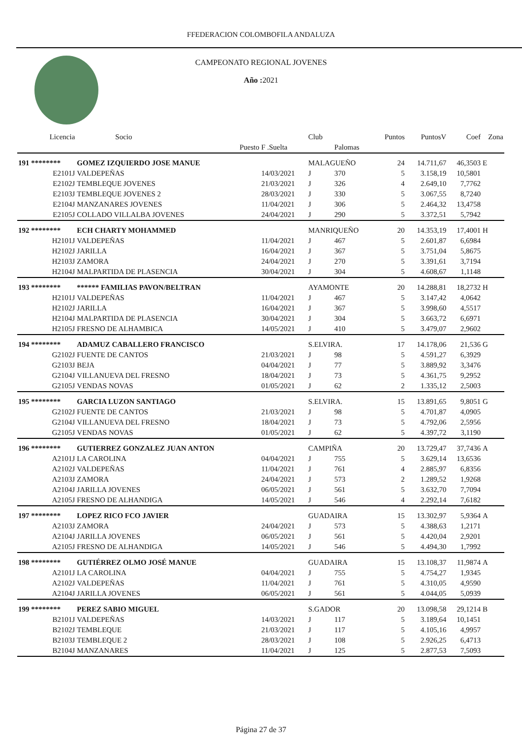FFEDERACION COLOMBOFILA ANDALUZA
CAMPEONATO REGIONAL JOVENES
Año : 2021
| Licencia | Socio | | Club | | Puntos | PuntosV | Coef | Zona |
| --- | --- | --- | --- | --- | --- | --- | --- | --- |
| | Puesto | F .Suelta | | Palomas | | | | |
| 191 ******** | GOMEZ IZQUIERDO JOSE MANUE | | MALAGUEÑO | | 24 | 14.711,67 | 46,3503 | E |
| E2101J | VALDEPEÑAS | 14/03/2021 | J | 370 | 5 | 3.158,19 | 10,5801 | |
| E2102J | TEMBLEQUE JOVENES | 21/03/2021 | J | 326 | 4 | 2.649,10 | 7,7762 | |
| E2103J | TEMBLEQUE JOVENES 2 | 28/03/2021 | J | 330 | 5 | 3.067,55 | 8,7240 | |
| E2104J | MANZANARES JOVENES | 11/04/2021 | J | 306 | 5 | 2.464,32 | 13,4758 | |
| E2105J | COLLADO VILLALBA JOVENES | 24/04/2021 | J | 290 | 5 | 3.372,51 | 5,7942 | |
| 192 ******** | ECH CHARTY MOHAMMED | | MANRIQUEÑO | | 20 | 14.353,19 | 17,4001 | H |
| H2101J | VALDEPEÑAS | 11/04/2021 | J | 467 | 5 | 2.601,87 | 6,6984 | |
| H2102J | JARILLA | 16/04/2021 | J | 367 | 5 | 3.751,04 | 5,8675 | |
| H2103J | ZAMORA | 24/04/2021 | J | 270 | 5 | 3.391,61 | 3,7194 | |
| H2104J | MALPARTIDA DE PLASENCIA | 30/04/2021 | J | 304 | 5 | 4.608,67 | 1,1148 | |
| 193 ******** | ****** FAMILIAS PAVON/BELTRAN | | AYAMONTE | | 20 | 14.288,81 | 18,2732 | H |
| H2101J | VALDEPEÑAS | 11/04/2021 | J | 467 | 5 | 3.147,42 | 4,0642 | |
| H2102J | JARILLA | 16/04/2021 | J | 367 | 5 | 3.998,60 | 4,5517 | |
| H2104J | MALPARTIDA DE PLASENCIA | 30/04/2021 | J | 304 | 5 | 3.663,72 | 6,6971 | |
| H2105J | FRESNO DE ALHAMBICA | 14/05/2021 | J | 410 | 5 | 3.479,07 | 2,9602 | |
| 194 ******** | ADAMUZ CABALLERO FRANCISCO | | S.ELVIRA. | | 17 | 14.178,06 | 21,536 | G |
| G2102J | FUENTE DE CANTOS | 21/03/2021 | J | 98 | 5 | 4.591,27 | 6,3929 | |
| G2103J | BEJA | 04/04/2021 | J | 77 | 5 | 3.889,92 | 3,3476 | |
| G2104J | VILLANUEVA DEL FRESNO | 18/04/2021 | J | 73 | 5 | 4.361,75 | 9,2952 | |
| G2105J | VENDAS NOVAS | 01/05/2021 | J | 62 | 2 | 1.335,12 | 2,5003 | |
| 195 ******** | GARCIA LUZON SANTIAGO | | S.ELVIRA. | | 15 | 13.891,65 | 9,8051 | G |
| G2102J | FUENTE DE CANTOS | 21/03/2021 | J | 98 | 5 | 4.701,87 | 4,0905 | |
| G2104J | VILLANUEVA DEL FRESNO | 18/04/2021 | J | 73 | 5 | 4.792,06 | 2,5956 | |
| G2105J | VENDAS NOVAS | 01/05/2021 | J | 62 | 5 | 4.397,72 | 3,1190 | |
| 196 ******** | GUTIERREZ GONZALEZ JUAN ANTON | | CAMPIÑA | | 20 | 13.729,47 | 37,7436 | A |
| A2101J | LA CAROLINA | 04/04/2021 | J | 755 | 5 | 3.629,14 | 13,6536 | |
| A2102J | VALDEPEÑAS | 11/04/2021 | J | 761 | 4 | 2.885,97 | 6,8356 | |
| A2103J | ZAMORA | 24/04/2021 | J | 573 | 2 | 1.289,52 | 1,9268 | |
| A2104J | JARILLA JOVENES | 06/05/2021 | J | 561 | 5 | 3.632,70 | 7,7094 | |
| A2105J | FRESNO DE ALHANDIGA | 14/05/2021 | J | 546 | 4 | 2.292,14 | 7,6182 | |
| 197 ******** | LOPEZ RICO FCO JAVIER | | GUADAIRA | | 15 | 13.302,97 | 5,9364 | A |
| A2103J | ZAMORA | 24/04/2021 | J | 573 | 5 | 4.388,63 | 1,2171 | |
| A2104J | JARILLA JOVENES | 06/05/2021 | J | 561 | 5 | 4.420,04 | 2,9201 | |
| A2105J | FRESNO DE ALHANDIGA | 14/05/2021 | J | 546 | 5 | 4.494,30 | 1,7992 | |
| 198 ******** | GUTIÉRREZ OLMO JOSÉ MANUE | | GUADAIRA | | 15 | 13.108,37 | 11,9874 | A |
| A2101J | LA CAROLINA | 04/04/2021 | J | 755 | 5 | 4.754,27 | 1,9345 | |
| A2102J | VALDEPEÑAS | 11/04/2021 | J | 761 | 5 | 4.310,05 | 4,9590 | |
| A2104J | JARILLA JOVENES | 06/05/2021 | J | 561 | 5 | 4.044,05 | 5,0939 | |
| 199 ******** | PEREZ SABIO MIGUEL | | S.GADOR | | 20 | 13.098,58 | 29,1214 | B |
| B2101J | VALDEPEÑAS | 14/03/2021 | J | 117 | 5 | 3.189,64 | 10,1451 | |
| B2102J | TEMBLEQUE | 21/03/2021 | J | 117 | 5 | 4.105,16 | 4,9957 | |
| B2103J | TEMBLEQUE 2 | 28/03/2021 | J | 108 | 5 | 2.926,25 | 6,4713 | |
| B2104J | MANZANARES | 11/04/2021 | J | 125 | 5 | 2.877,53 | 7,5093 | |
Página 27 de 37